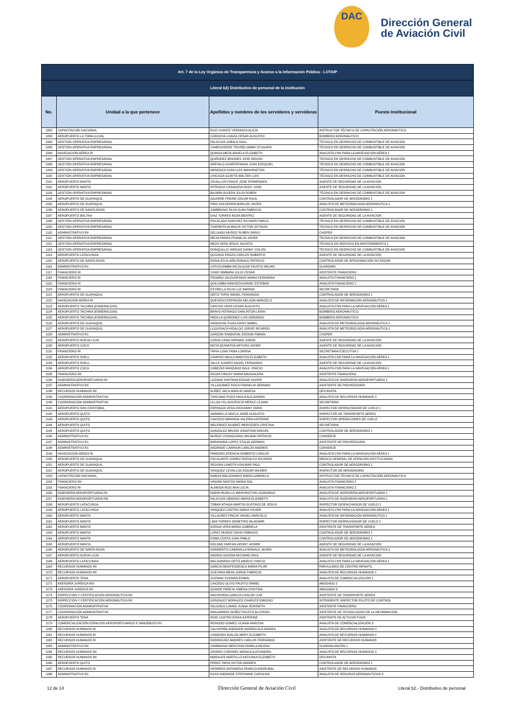DAC
Dirección General
de Aviación Civil
| Art. 7 de la Ley Orgánica de Transparencia y Acceso a la Información Pública - LOTAIP | | | |
| Literal b2) Distributivo de personal de la institución | | | |
| No. | Unidad a la que pertenece | Apellidos y nombres de los servidores y servidoras | Puesto Institucional |
| 1092 | CAPACITACIÓN NACIONAL | RUIZ CHAVEZ VERONICA ALICIA | INSTRUCTOR TÉCNICO DE CAPACITACIÓN AERONÁUTICA |
| 1093 | AEROPUERTO LA TOMA (LOJA) | CORDOVA LOAIZA CESAR AUGUSTO | BOMBERO AERONÁUTICO |
| 1094 | GESTIÓN OPERATIVA EMPRESARIAL | PALACIOS ZABALA SAUL | TÉCNICO EN DESPACHO DE COMBUSTIBLE DE AVIACIÓN |
| 1095 | GESTIÓN OPERATIVA EMPRESARIAL | CAMPOVERDE TRIVIÑO OMAR STUGARD | TÉCNICO EN DESPACHO DE COMBUSTIBLE DE AVIACIÓN |
| 1096 | NAVEGACIÓN AÉREA RI | QUINGA MEZA ANGELA ELIZABETH | ANALISTA CNS PARA LA NAVEGACIÓN AÉREA 1 |
| 1097 | GESTIÓN OPERATIVA EMPRESARIAL | QUIÑONEZ BRIONES JOSE MIGUEL | TÉCNICO EN DESPACHO DE COMBUSTIBLE DE AVIACIÓN |
| 1098 | GESTIÓN OPERATIVA EMPRESARIAL | AREVALO GUARTATANGA JUAN EZEQUIEL | TÉCNICO EN DESPACHO DE COMBUSTIBLE DE AVIACIÓN |
| 1099 | GESTIÓN OPERATIVA EMPRESARIAL | MENDOZA CASA LUIS WASHINGTON | TÉCNICO EN DESPACHO DE COMBUSTIBLE DE AVIACIÓN |
| 1100 | GESTIÓN OPERATIVA EMPRESARIAL | CHICAIZA GUAYTA WALTER LUIS | TÉCNICO EN DESPACHO DE COMBUSTIBLE DE AVIACIÓN |
| 1101 | AEROPUERTO MANTA | CEVALLOS PONCE JOSE EPIMENIDES | AGENTE DE SEGURIDAD DE LA AVIACIÓN |
| 1102 | AEROPUERTO MANTA | INTRIAGO CASANOVA RODY JOSE | AGENTE DE SEGURIDAD DE LA AVIACIÓN |
| 1103 | GESTIÓN OPERATIVA EMPRESARIAL | BAJAÑA OLVERA JULIO RUBEN | TÉCNICO EN DESPACHO DE COMBUSTIBLE DE AVIACIÓN |
| 1104 | AEROPUERTO DE GUAYAQUIL | AGUIRRE FREIRE OSCAR RAUL | CONTROLADOR DE AERÓDROMO 1 |
| 1105 | AEROPUERTO DE GUAYAQUIL | PINO SOLEDISPA MARLON JAVIER | ANALISTA DE METEOROLOGÍA AERONÁUTICA 1 |
| 1106 | AEROPUERTO DE SANTA ROSA | ZAMBRANO SILVA JUAN FABRICIO | CONTROLADOR DE AERÓDROMO 1 |
| 1107 | AEROPUERTO BALTRA | DIAZ TORRES ROSA BEATRIZ | AGENTE DE SEGURIDAD DE LA AVIACIÓN |
| 1108 | GESTIÓN OPERATIVA EMPRESARIAL | ENCALADA SANCHEZ RICHARD PABLO | TÉCNICO EN DESPACHO DE COMBUSTIBLE DE AVIACIÓN |
| 1109 | GESTIÓN OPERATIVA EMPRESARIAL | TOAPANTA ALMACHI VICTOR OCTAVIO | TÉCNICO EN DESPACHO DE COMBUSTIBLE DE AVIACIÓN |
| 1110 | ADMINISTRATIVO RII | DELGADO MUÑOZ RUBEN DARIO | CHOFER |
| 1111 | GESTIÓN OPERATIVA EMPRESARIAL | MEJIA PARRA FRANKLIN JAVIER | TÉCNICO EN DESPACHO DE COMBUSTIBLE DE AVIACIÓN |
| 1112 | GESTIÓN OPERATIVA EMPRESARIAL | MEZA VERA JESUS JACINTO | TÉCNICO EN SERVICIO EN MANTENIMIENTO 1 |
| 1113 | GESTIÓN OPERATIVA EMPRESARIAL | RONQUILLO VARGAS DANNY COLON | TÉCNICO EN DESPACHO DE COMBUSTIBLE DE AVIACIÓN |
| 1114 | AEROPUERTO LATACUNGA | QUIJANO ERAZO CARLOS ROBERTO | AGENTE DE SEGURIDAD DE LA AVIACIÓN |
| 1115 | AEROPUERTO DE SANTA ROSA | ROSALES ALAÑA RONALD PATRICIO | CONTROLADOR DE APROXIMACIÓN NO RADAR |
| 1116 | ADMINISTRATIVO R1 | CATUCUAMBA NICOLALDE FAUSTO WILIAN | GUARDIÁN |
| 1117 | FINANCIERO RI | VIVAS SIMBAÑA JULIO CESAR | ASISTENTE FINANCIERO |
| 1118 | FINANCIERO RI | PROAÑO VALDOSPINOS MARIA FERNANDA | ANALISTA FINANCIERO 1 |
| 1119 | FINANCIERO RI | QUILUMBA SAMUEZA DANIEL ESTEBAN | ANALISTA FINANCIERO 2 |
| 1120 | FINANCIERO RI | ESTRELLA SILVA LUZ MARINA | SECRETARIA |
| 1121 | AEROPUERTO DE GUAYAQUIL | ORTIZ TAPIA ISMAEL FERNANDO | CONTROLADOR DE AERÓDROMO 1 |
| 1122 | NAVEGACIÓN AÉREA RI | QUEVEDO ESPINOZA NELSON MARCELO | ANALISTA DE INFORMACIÓN AERONÁUTICA 1 |
| 1123 | AEROPUERTO TACHINA (ESMERALDAS) | CANTOS VERA CESAR AUGUSTO | ANALISTA CNS PARA LA NAVEGACIÓN AÉREA 1 |
| 1124 | AEROPUERTO TACHINA (ESMERALDAS) | BRAVO INTRIAGO DARLINTON LENIN | BOMBERO AERONÁUTICO |
| 1125 | AEROPUERTO TACHINA (ESMERALDAS) | PADILLA QUIÑONEZ LUIS GERARDO | BOMBERO AERONÁUTICO |
| 1126 | AEROPUERTO DE GUAYAQUIL | SANDOVAL PUGA DAISY MABEL | ANALISTA DE METEOROLOGÍA AERONÁUTICA 1 |
| 1127 | AEROPUERTO DE GUAYAQUIL | LLIGUISACA HIDALGO JORGE RICARDO | ANALISTA DE METEOROLOGÍA AERONÁUTICA 1 |
| 1128 | ADMINISTRATIVO R1 | GARZON SANDOVAL EDISON FABIAN | CHOFER |
| 1129 | AEROPUERTO NUEVA LOJA | OJEDA CANO HERNAN JORGE | AGENTE DE SEGURIDAD DE LA AVIACIÓN |
| 1130 | AEROPUERTO COCA | MOYA QUINATOA ARTURO JAVIER | AGENTE DE SEGURIDAD DE LA AVIACIÓN |
| 1131 | FINANCIERO RI | TAPIA LUNA TANIA LORENA | SECRETARIA EJECUTIVA 1 |
| 1132 | AEROPUERTO SHELL | CAMPOS NAULA MARITZA ELIZABETH | ANALISTA CNS PARA LA NAVEGACIÓN AÉREA 1 |
| 1133 | AEROPUERTO SHELL | VALLE SUAREZ ANGEL FERNANDO | AGENTE DE SEGURIDAD DE LA AVIACIÓN |
| 1134 | AEROPUERTO COCA | CABEZAS MANZANO RAUL VINICIO | ANALISTA CNS PARA LA NAVEGACIÓN AÉREA 1 |
| 1135 | FINANCIERO RII | ROJAS PINCAY MARIA MAGDALENA | ASISTENTE FINANCIERA |
| 1136 | INGENIERÍA AEROPORTUARIA RII | LOZANO SANTANA EDGAR XAVIER | ANALISTA DE INGENIERÍA AEROPORTUARIA 1 |
| 1137 | ADMINISTRATIVO RII | VILLAGOMEZ ROCA FRANKLIN GERMAN | ASISTENTE DE PROVEEDURÍA |
| 1138 | RECURSOS HUMANOS RII | NUÑEZ VACA MARLIN VANESA | OFICINISTA |
| 1139 | COORDINACIÓN ADMINISTRATIVA | TOSCANO POZO PAOLA ALEJANDRA | ANALISTA DE RECURSOS HUMANOS 2 |
| 1140 | COORDINACIÓN ADMINISTRATIVA | ULLOA VILLAVICENCIO MERLE LILIANA | SECRETARIA |
| 1141 | AEROPUERTO SAN CRISTÓBAL | ESPINOZA VERA JHOVANNY FARID | INSPECTOR DESPACHADOR DE VUELO 1 |
| 1142 | AEROPUERTO QUITO | JARAMILLO MAFLA JAIME AUGUSTO | INSPECTOR DE TRANSPORTE AÉREO |
| 1143 | AEROPUERTO QUITO | CAICEDO MIRANDA VALERIA KATERINE | INSPECTOR OPERACIONES DE VUELO |
| 1144 | AEROPUERTO QUITO | MELENDEZ SUAREZ MERCEDES CRISTINA | SECRETARIA |
| 1145 | AEROPUERTO QUITO | GONZALEZ BRUNO JONATHAN MIGUEL | CONTROLADOR DE AERÓDROMO 1 |
| 1146 | ADMINISTRATIVO R1 | MUÑOZ CHISAGUANO WILMAN PATRICIO | CONSERJE |
| 1147 | ADMINISTRATIVO R1 | BARAHONA LOPEZ STALIN GERMAN | ASISTENTE DE PROVEEDURÍA |
| 1148 | ADMINISTRATIVO R1 | ANDRADE CARRION CARLOS ANDRES | CONSERJE |
| 1149 | NAVEGACIÓN AÉREA RI | PAREDES ATIENCIA ROBERTO CARLOS | ANALISTA CNS PARA LA NAVEGACIÓN AÉREA 1 |
| 1150 | AEROPUERTO DE GUAYAQUIL | ESCALANTE GOMEZ RODOLFO RICARDO | MÉDICO GENERAL DE ATENCIÓN INSTITUCIONAL |
| 1151 | AEROPUERTO DE GUAYAQUIL | SEGURA LAMOTA HJALMAR PAUL | CONTROLADOR DE AERÓDROMO 1 |
| 1152 | AEROPUERTO DE GUAYAQUIL | VASQUEZ CEVALLOS EDGAR WILMER | INSPECTOR DE AERÓDROMO |
| 1153 | CAPACITACIÓN NACIONAL | NOBOA MALDONADO MARIA GABRIELA | INSTRUCTOR TÉCNICO DE CAPACITACIÓN AERONÁUTICA |
| 1154 | FINANCIERO RII | VANONI SANTOS MARIA SOL | ANALISTA FINANCIERO 2 |
| 1155 | FINANCIERO RI | ALMEIDA RUIZ ANA LUCIA | ANALISTA FINANCIERO 2 |
| 1156 | INGENIERÍA AEROPORTUARIA RII | MARIN MURILLO WASHINGTON LEONARDO | ANALISTA DE INGENIERÍA AEROPORTUARIA 1 |
| 1157 | INGENIERÍA AEROPORTUARIA RIII | PALACIOS OBANDO MARIA ELIZABETH | ANALISTA DE INGENIERÍA AEROPORTUARIA 1 |
| 1158 | AEROPUERTO LATACUNGA | TOBAR ATIAGA MARTIN GUSTAVO DE JESUS | INSPECTOR DESPACHADOR DE VUELO 2 |
| 1159 | AEROPUERTO LATACUNGA | VASQUEZ CASTRO DARIO XAVIER | ANALISTA CNS PARA LA NAVEGACIÓN AÉREA 1 |
| 1160 | AEROPUERTO MANTA | VILLACRES PINCAY ANGEL MARCELO | ANALISTA DE INFORMACIÓN AERONÁUTICA 1 |
| 1161 | AEROPUERTO MANTA | LIMA TORRES DEMETRIO WLADIMIR | INSPECTOR DESPACHADOR DE VUELO 2 |
| 1162 | AEROPUERTO MANTA | AVEIGA VERA MARIA GABRIELA | ASISTENTE DE TRANSPORTE AÉREO |
| 1163 | AEROPUERTO MANTA | LOPEZ MUÑOZ DAVID FABRICIO | CONTROLADOR DE AERÓDROMO 1 |
| 1164 | AEROPUERTO MANTA | POMA COSTA JUAN PABLO | CONTROLADOR DE AERÓDROMO 1 |
| 1165 | AEROPUERTO MANTA | ROLDAN FARFAN GENNY JASMIN | AGENTE DE SEGURIDAD DE LA AVIACIÓN |
| 1166 | AEROPUERTO DE SANTA ROSA | SARMIENTO CABANILLA RONALD JAVIER | ANALISTA DE METEOROLOGÍA AERONÁUTICA 1 |
| 1167 | AEROPUERTO NUEVA LOJA | ANDINO GAVIDIA RICHARD PAUL | AGENTE DE SEGURIDAD DE LA AVIACIÓN |
| 1168 | AEROPUERTO LATACUNGA | MALDONADO ORTIZ MARCO VINICIO | ANALISTA CNS PARA LA NAVEGACIÓN AÉREA 1 |
| 1169 | RECURSOS HUMANOS RII | GARCIA MONTESDEOCA MARIA PILAR | PARVULARIO DE CENTRO INFANTIL |
| 1170 | RECURSOS HUMANOS RII | GUEVARA MENA JORGE FABRICIO | ANALISTA DE RECURSOS HUMANOS 1 |
| 1171 | AEROPUERTO TENA | GUZMAN GUZMAN EDWIN | ANALISTA DE COMERCIALIZACIÓN 1 |
| 1172 | ASESORÍA JURÍDICA RIII | CAICEDO OLIVO FAUSTO ISRAEL | ABOGADO 2 |
| 1173 | ASESORÍA JURÍDICA RII | QUINDE PAREJA XIMENA CRISTINA | ABOGADO 3 |
| 1174 | INSPECCIÓN Y CERTIFICACIÓN AERONÁUTICA RII | ANCHUNDIA GARCIA CARLOS LUIS | ASISTENTE DE TRANSPORTE AÉREO |
| 1175 | INSPECCIÓN Y CERTIFICACIÓN AERONÁUTICA RII | GONZALEZ MORALES CHARLES EMIGDIO | INTENDENTE INSPECTOR PILOTO DE CONTROL |
| 1176 | COORDINACIÓN ADMINISTRATIVA | SALGADO LOMAS JUANA JEANNETH | ASISTENTE FINANCIERO |
| 1177 | COORDINACIÓN ADMINISTRATIVA | MANJARRES NUÑEZ FAUSTO ALFONSO | ASISTENTE DE TECNOLOGÍAS DE LA INFORMACIÓN |
| 1178 | AEROPUERTO TENA | RIOS CASTRO ERIKA KATERINE | ASISTENTE DE ACTIVOS FIJOS |
| 1179 | COMERCIALIZACIÓN ESPACIOS AEROPORTUARIOS E INMUEBLES RII | REINOSO GOMEZ LILIANA NARCISA | ANALISTA DE COMERCIALIZACIÓN 3 |
| 1180 | RECURSOS HUMANOS RI | CALVOPIÑA ANDRADE ANDREA ALEJANDRA | ANALISTA DE RECURSOS HUMANOS 2 |
| 1181 | RECURSOS HUMANOS RI | CARDOSO AVALOS MERY ELIZABETH | ANALISTA DE RECURSOS HUMANOS 1 |
| 1182 | RECURSOS HUMANOS RI | RODRIGUEZ AMORES CARLOS FERNANDO | ASISTENTE DE RECURSOS HUMANOS |
| 1183 | ADMINISTRATIVO RII | ZAMBRANO MERCHAN PAMELA MILENA | GUARDALMACÉN 1 |
| 1184 | RECURSOS HUMANOS RII | OSORIO CORONEL MONICA ALEXANDRA | ANALISTA DE RECURSOS HUMANOS 2 |
| 1185 | RECURSOS HUMANOS RII | MORALES MARTILLO KATIUSKA ELIZABETH | OFICINISTA |
| 1186 | AEROPUERTO QUITO | PEREZ TAPIA VICTOR ANDRES | CONTROLADOR DE AERÓDROMO 1 |
| 1187 | RECURSOS HUMANOS RI | HERRERA ONTANEDA FRANCO ASDRUBAL | ASISTENTE DE RECURSOS HUMANOS |
| 1188 | ADMINISTRATIVO R1 | EGAS ANDRADE STEPHANIE CAROLINA | ANALISTA DE SEGUROS AERONÁUTICOS 3 |
12 de 14
Dirección General de Aviación Civil
Literal b2.- Distributivo de personal